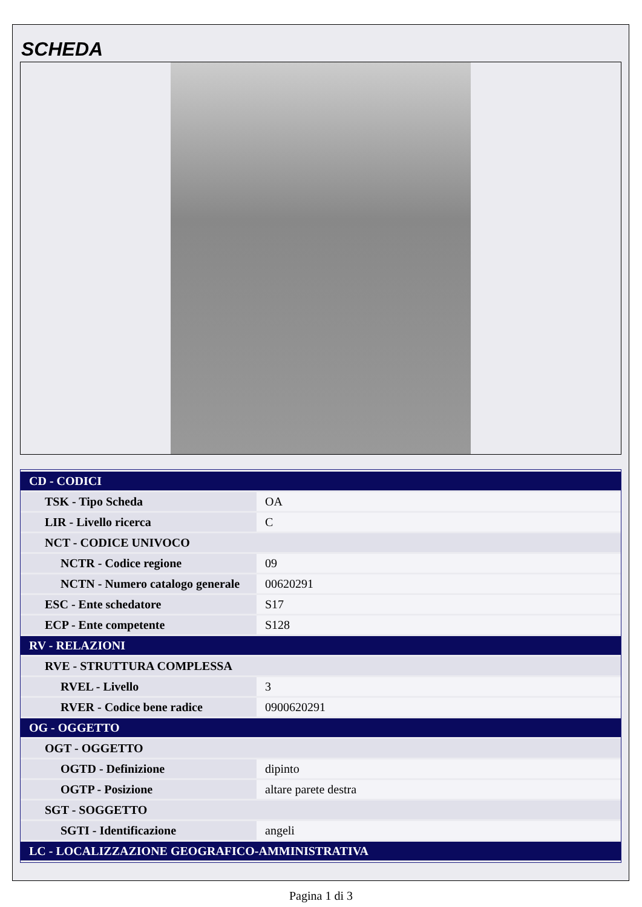SCHEDA
| CD - CODICI | |
| TSK - Tipo Scheda | OA |
| LIR - Livello ricerca | C |
| NCT - CODICE UNIVOCO | |
| NCTR - Codice regione | 09 |
| NCTN - Numero catalogo generale | 00620291 |
| ESC - Ente schedatore | S17 |
| ECP - Ente competente | S128 |
| RV - RELAZIONI | |
| RVE - STRUTTURA COMPLESSA | |
| RVEL - Livello | 3 |
| RVER - Codice bene radice | 0900620291 |
| OG - OGGETTO | |
| OGT - OGGETTO | |
| OGTD - Definizione | dipinto |
| OGTP - Posizione | altare parete destra |
| SGT - SOGGETTO | |
| SGTI - Identificazione | angeli |
| LC - LOCALIZZAZIONE GEOGRAFICO-AMMINISTRATIVA | |
Pagina 1 di 3